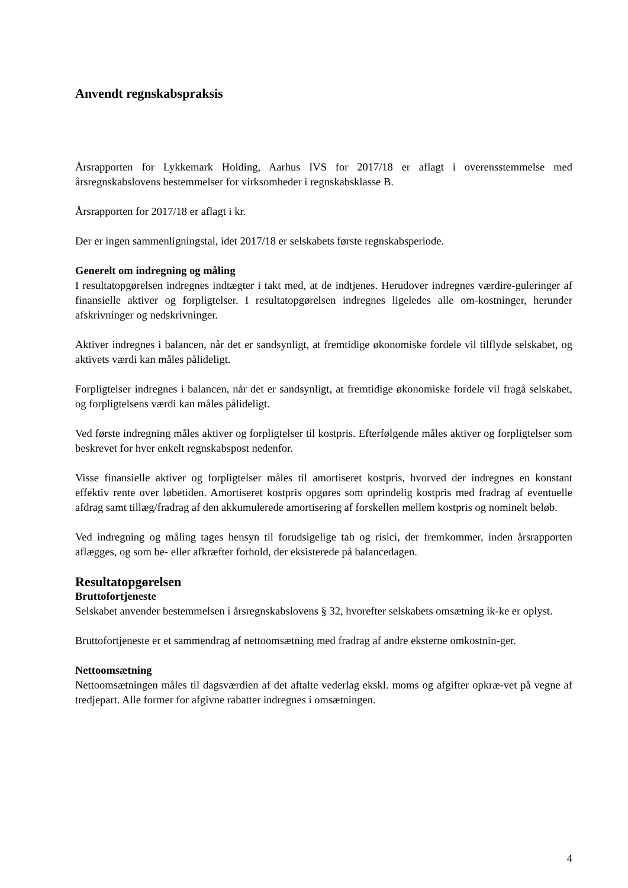Anvendt regnskabspraksis
Årsrapporten for Lykkemark Holding, Aarhus IVS for 2017/18 er aflagt i overensstemmelse med årsregnskabslovens bestemmelser for virksomheder i regnskabsklasse B.
Årsrapporten for 2017/18 er aflagt i kr.
Der er ingen sammenligningstal, idet 2017/18 er selskabets første regnskabsperiode.
Generelt om indregning og måling
I resultatopgørelsen indregnes indtægter i takt med, at de indtjenes. Herudover indregnes værdire-guleringer af finansielle aktiver og forpligtelser. I resultatopgørelsen indregnes ligeledes alle om-kostninger, herunder afskrivninger og nedskrivninger.
Aktiver indregnes i balancen, når det er sandsynligt, at fremtidige økonomiske fordele vil tilflyde selskabet, og aktivets værdi kan måles pålideligt.
Forpligtelser indregnes i balancen, når det er sandsynligt, at fremtidige økonomiske fordele vil fragå selskabet, og forpligtelsens værdi kan måles pålideligt.
Ved første indregning måles aktiver og forpligtelser til kostpris. Efterfølgende måles aktiver og forpligtelser som beskrevet for hver enkelt regnskabspost nedenfor.
Visse finansielle aktiver og forpligtelser måles til amortiseret kostpris, hvorved der indregnes en konstant effektiv rente over løbetiden. Amortiseret kostpris opgøres som oprindelig kostpris med fradrag af eventuelle afdrag samt tillæg/fradrag af den akkumulerede amortisering af forskellen mellem kostpris og nominelt beløb.
Ved indregning og måling tages hensyn til forudsigelige tab og risici, der fremkommer, inden årsrapporten aflægges, og som be- eller afkræfter forhold, der eksisterede på balancedagen.
Resultatopgørelsen
Bruttofortjeneste
Selskabet anvender bestemmelsen i årsregnskabslovens § 32, hvorefter selskabets omsætning ik-ke er oplyst.
Bruttofortjeneste er et sammendrag af nettoomsætning med fradrag af andre eksterne omkostnin-ger.
Nettoomsætning
Nettoomsætningen måles til dagsværdien af det aftalte vederlag ekskl. moms og afgifter opkræ-vet på vegne af tredjepart. Alle former for afgivne rabatter indregnes i omsætningen.
4